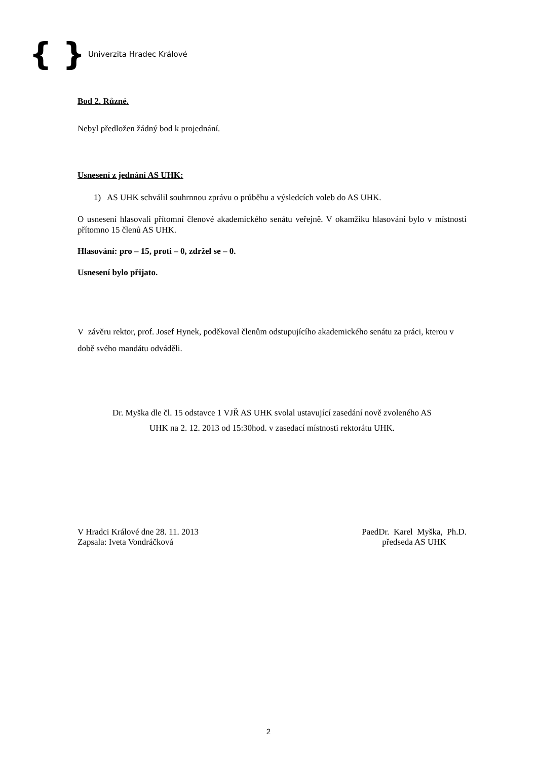{ } Univerzita Hradec Králové
Bod 2. Různé.
Nebyl předložen žádný bod k projednání.
Usnesení z jednání AS UHK:
1) AS UHK schválil souhrnnou zprávu o průběhu a výsledcích voleb do AS UHK.
O usnesení hlasovali přítomní členové akademického senátu veřejně. V okamžiku hlasování bylo v místnosti přítomno 15 členů AS UHK.
Hlasování: pro – 15, proti – 0, zdržel se – 0.
Usnesení bylo přijato.
V závěru rektor, prof. Josef Hynek, poděkoval členům odstupujícího akademického senátu za práci, kterou v době svého mandátu odváděli.
Dr. Myška dle čl. 15 odstavce 1 VJŘ AS UHK svolal ustavující zasedání nově zvoleného AS
UHK na 2. 12. 2013 od 15:30hod. v zasedací místnosti rektorátu UHK.
V Hradci Králové dne 28. 11. 2013
Zapsala: Iveta Vondráčková
PaedDr. Karel Myška, Ph.D.
předseda AS UHK
2